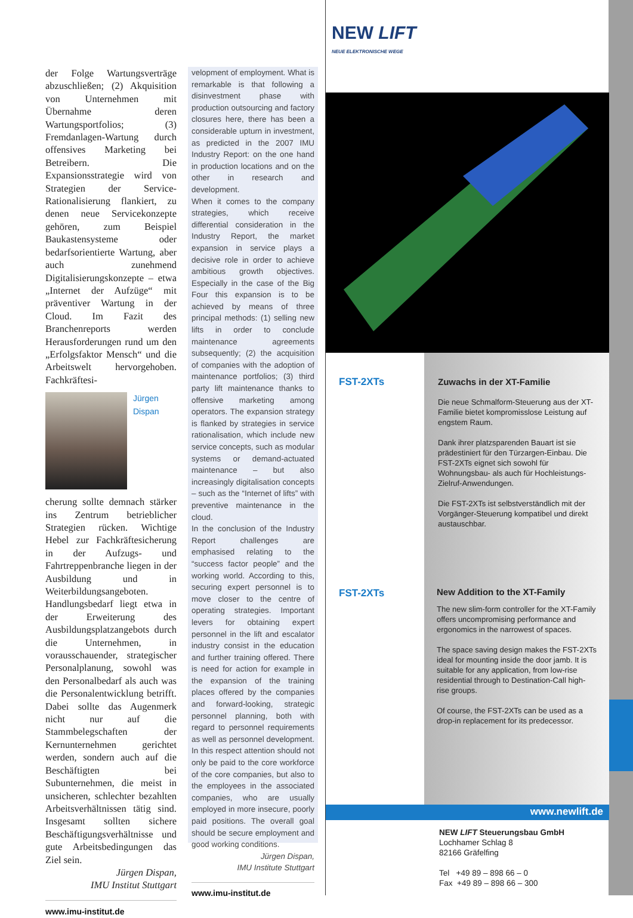der Folge Wartungsverträge abzuschließen; (2) Akquisition von Unternehmen mit Übernahme deren Wartungsportfolios; (3) Fremdanlagen-Wartung durch offensives Marketing bei Betreibern. Die Expansionsstrategie wird von Strategien der Service-Rationalisierung flankiert, zu denen neue Servicekonzepte gehören, zum Beispiel Baukastensysteme oder bedarfsorientierte Wartung, aber auch zunehmend Digitalisierungskonzepte – etwa „Internet der Aufzüge“ mit präventiver Wartung in der Cloud. Im Fazit des Branchenreports werden Herausforderungen rund um den „Erfolgsfaktor Mensch“ und die Arbeitswelt hervorgehoben. Fachkräftesi-
Jürgen
Dispan
cherung sollte demnach stärker ins Zentrum betrieblicher Strategien rücken. Wichtige Hebel zur Fachkräftesicherung in der Aufzugs- und Fahrtreppenbranche liegen in der Ausbildung und in Weiterbildungsangeboten. Handlungsbedarf liegt etwa in der Erweiterung des Ausbildungsplatzangebots durch die Unternehmen, in vorausschauender, strategischer Personalplanung, sowohl was den Personalbedarf als auch was die Personalentwicklung betrifft. Dabei sollte das Augenmerk nicht nur auf die Stammbelegschaften der Kernunternehmen gerichtet werden, sondern auch auf die Beschäftigten bei Subunternehmen, die meist in unsicheren, schlechter bezahlten Arbeitsverhältnissen tätig sind. Insgesamt sollten sichere Beschäftigungsverhältnisse und gute Arbeitsbedingungen das Ziel sein.
Jürgen Dispan,
IMU Institut Stuttgart
www.imu-institut.de
velopment of employment. What is remarkable is that following a disinvestment phase with production outsourcing and factory closures here, there has been a considerable upturn in investment, as predicted in the 2007 IMU Industry Report: on the one hand in production locations and on the other in research and development.
When it comes to the company strategies, which receive differential consideration in the Industry Report, the market expansion in service plays a decisive role in order to achieve ambitious growth objectives. Especially in the case of the Big Four this expansion is to be achieved by means of three principal methods: (1) selling new lifts in order to conclude maintenance agreements subsequently; (2) the acquisition of companies with the adoption of maintenance portfolios; (3) third party lift maintenance thanks to offensive marketing among operators. The expansion strategy is flanked by strategies in service rationalisation, which include new service concepts, such as modular systems or demand-actuated maintenance – but also increasingly digitalisation concepts – such as the “Internet of lifts” with preventive maintenance in the cloud.
In the conclusion of the Industry Report challenges are emphasised relating to the “success factor people” and the working world. According to this, securing expert personnel is to move closer to the centre of operating strategies. Important levers for obtaining expert personnel in the lift and escalator industry consist in the education and further training offered. There is need for action for example in the expansion of the training places offered by the companies and forward-looking, strategic personnel planning, both with regard to personnel requirements as well as personnel development. In this respect attention should not only be paid to the core workforce of the core companies, but also to the employees in the associated companies, who are usually employed in more insecure, poorly paid positions. The overall goal should be secure employment and good working conditions.
Jürgen Dispan,
IMU Institute Stuttgart
www.imu-institut.de
NEW LIFT
NEUE ELEKTRONISCHE WEGE
FST-2XTs Zuwachs in der XT-Familie
Die neue Schmalform-Steuerung aus der XT-Familie bietet kompromisslose Leistung auf engstem Raum.
Dank ihrer platzsparenden Bauart ist sie prädestiniert für den Türzargen-Einbau. Die FST-2XTs eignet sich sowohl für Wohnungsbau- als auch für Hochleistungs-Zielruf-Anwendungen.
Die FST-2XTs ist selbstverständlich mit der Vorgänger-Steuerung kompatibel und direkt austauschbar.
FST-2XTs New Addition to the XT-Family
The new slim-form controller for the XT-Family offers uncompromising performance and ergonomics in the narrowest of spaces.
The space saving design makes the FST-2XTs ideal for mounting inside the door jamb. It is suitable for any application, from low-rise residential through to Destination-Call high-rise groups.
Of course, the FST-2XTs can be used as a drop-in replacement for its predecessor.
www.newlift.de
NEW LIFT Steuerungsbau GmbH
Lochhamer Schlag 8
82166 Gräfelfing
Tel +49 89 – 898 66 – 0
Fax +49 89 – 898 66 – 300